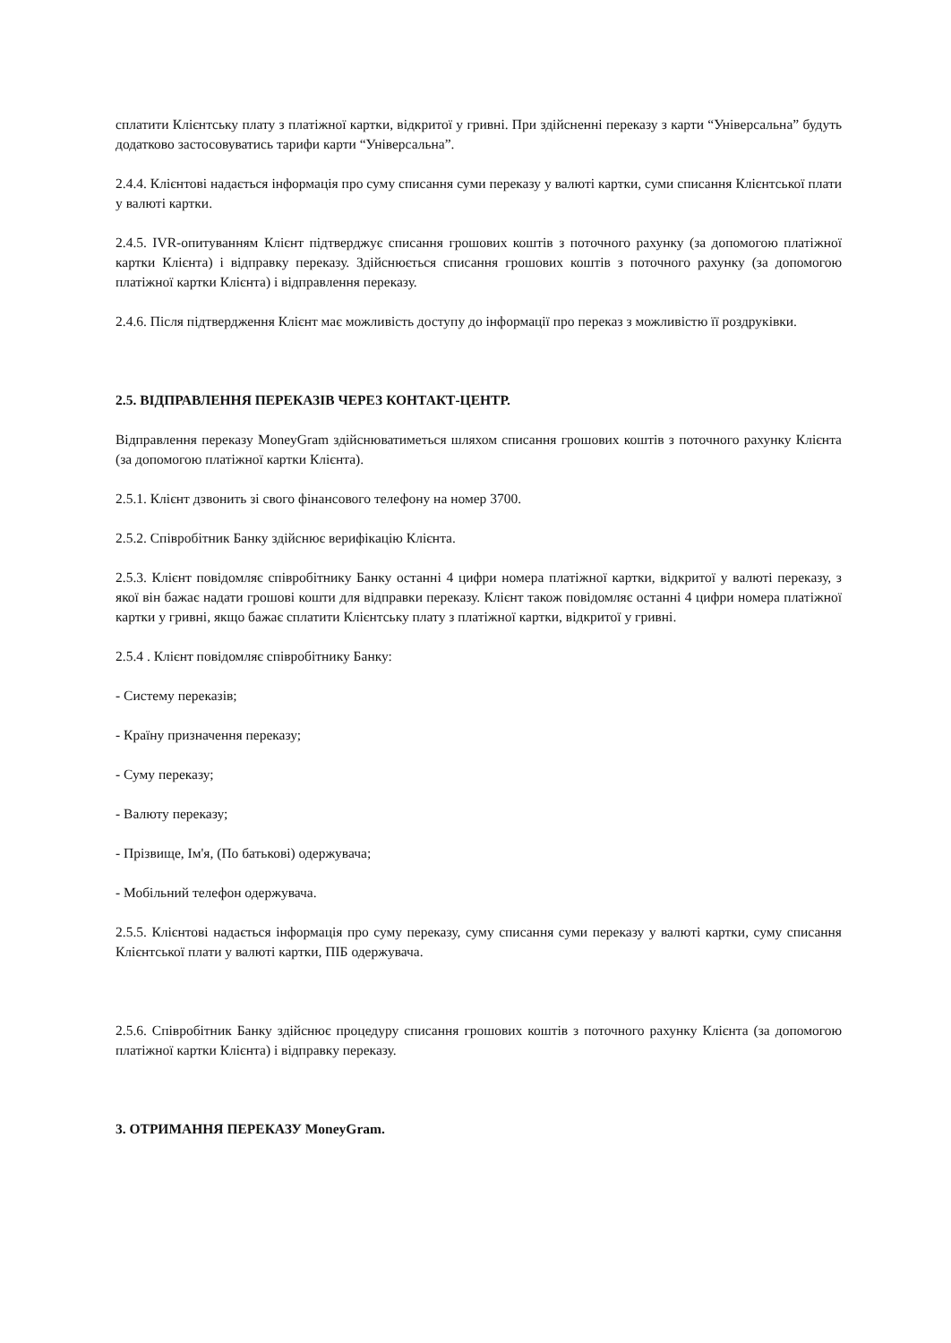сплатити Клієнтську плату з платіжної картки, відкритої у гривні. При здійсненні переказу з карти “Універсальна” будуть додатково застосовуватись тарифи карти “Універсальна”.
2.4.4. Клієнтові надається інформація про суму списання суми переказу у валюті картки, суми списання Клієнтської плати у валюті картки.
2.4.5. IVR-опитуванням Клієнт підтверджує списання грошових коштів з поточного рахунку (за допомогою платіжної картки Клієнта) і відправку переказу. Здійснюється списання грошових коштів з поточного рахунку (за допомогою платіжної картки Клієнта) і відправлення переказу.
2.4.6. Після підтвердження Клієнт має можливість доступу до інформації про переказ з можливістю її роздруківки.
2.5. ВІДПРАВЛЕННЯ ПЕРЕКАЗІВ ЧЕРЕЗ КОНТАКТ-ЦЕНТР.
Відправлення переказу MoneyGram здійснюватиметься шляхом списання грошових коштів з поточного рахунку Клієнта (за допомогою платіжної картки Клієнта).
2.5.1. Клієнт дзвонить зі свого фінансового телефону на номер 3700.
2.5.2. Співробітник Банку здійснює верифікацію Клієнта.
2.5.3. Клієнт повідомляє співробітнику Банку останні 4 цифри номера платіжної картки, відкритої у валюті переказу, з якої він бажає надати грошові кошти для відправки переказу. Клієнт також повідомляє останні 4 цифри номера платіжної картки у гривні, якщо бажає сплатити Клієнтську плату з платіжної картки, відкритої у гривні.
2.5.4 . Клієнт повідомляє співробітнику Банку:
- Систему переказів;
- Країну призначення переказу;
- Суму переказу;
- Валюту переказу;
- Прізвище, Ім'я, (По батькові) одержувача;
- Мобільний телефон одержувача.
2.5.5. Клієнтові надається інформація про суму переказу, суму списання суми переказу у валюті картки, суму списання Клієнтської плати у валюті картки, ПІБ одержувача.
2.5.6. Співробітник Банку здійснює процедуру списання грошових коштів з поточного рахунку Клієнта (за допомогою платіжної картки Клієнта) і відправку переказу.
3. ОТРИМАННЯ ПЕРЕКАЗУ MoneyGram.